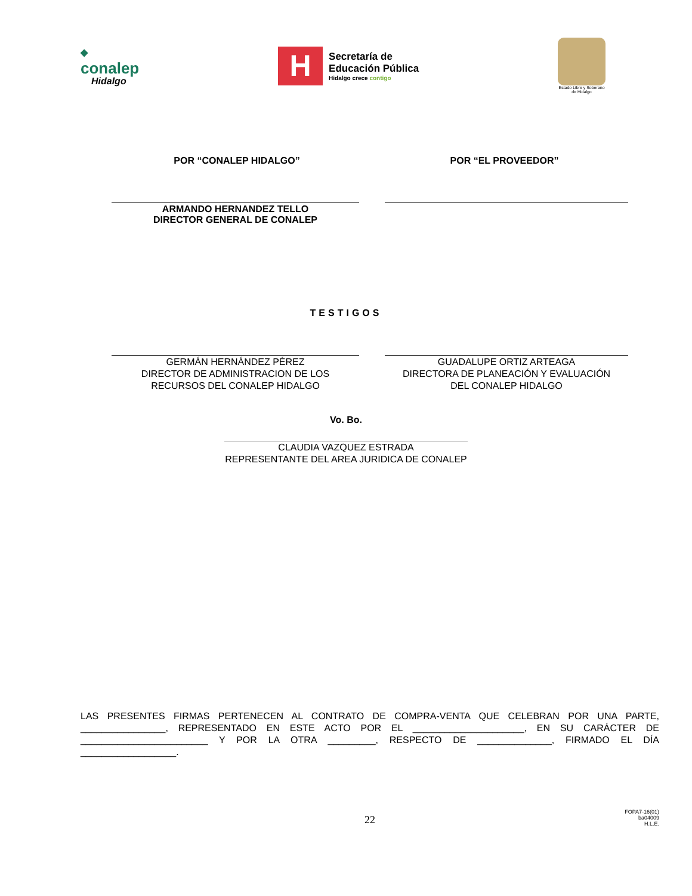◆
conalep
Hidalgo
H
Secretaría de
Educación Pública
Hidalgo crece contigo
Estado Libre y Soberano
de Hidalgo
POR “CONALEP HIDALGO” POR “EL PROVEEDOR”
ARMANDO HERNANDEZ TELLO
DIRECTOR GENERAL DE CONALEP
TESTIGOS
GERMÁN HERNÁNDEZ PÉREZ
DIRECTOR DE ADMINISTRACION DE LOS
RECURSOS DEL CONALEP HIDALGO
GUADALUPE ORTIZ ARTEAGA
DIRECTORA DE PLANEACIÓN Y EVALUACIÓN
DEL CONALEP HIDALGO
Vo. Bo.
CLAUDIA VAZQUEZ ESTRADA
REPRESENTANTE DEL AREA JURIDICA DE CONALEP
LAS PRESENTES FIRMAS PERTENECEN AL CONTRATO DE COMPRA-VENTA QUE CELEBRAN POR UNA PARTE, ________________, REPRESENTADO EN ESTE ACTO POR EL _____________________, EN SU CARÁCTER DE ________________________ Y POR LA OTRA _________, RESPECTO DE ______________, FIRMADO EL DÍA __________________.
22
FOPA7-16(01)
ba04009
H.L.E.